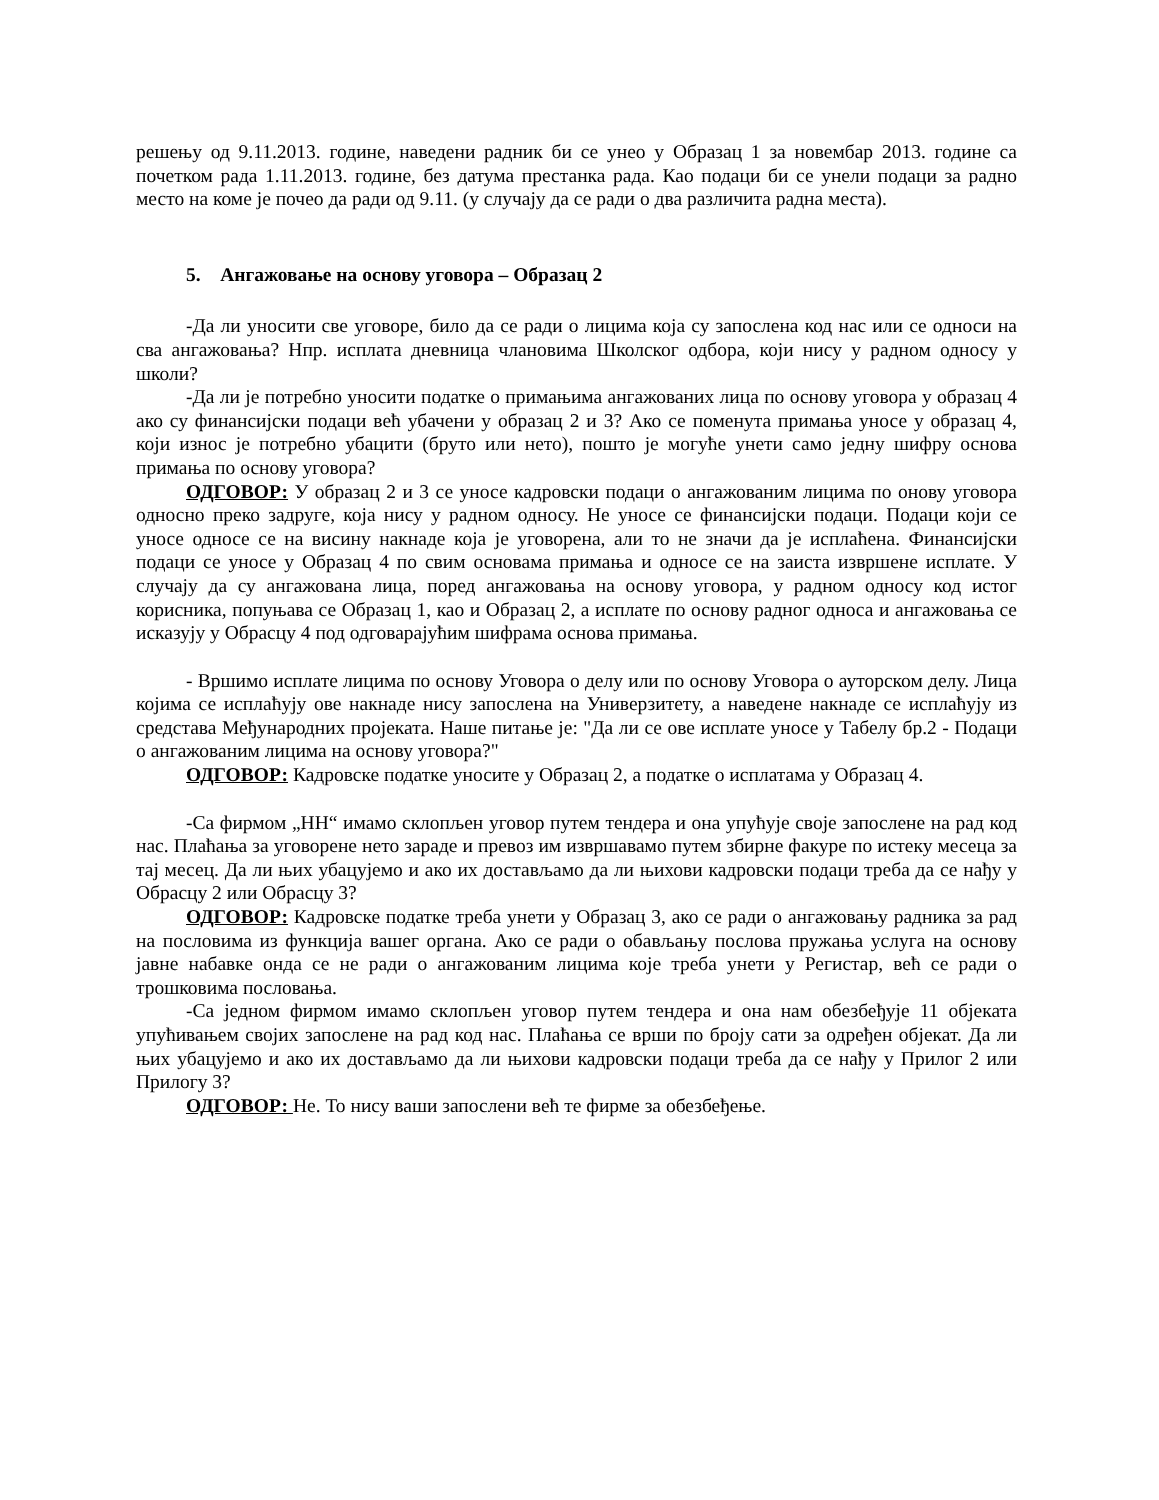решењу од 9.11.2013. године, наведени радник би се унео у Образац 1 за новембар 2013. године са почетком рада 1.11.2013. године, без датума престанка рада. Као подаци би се унели подаци за радно место на коме је почео да ради од 9.11. (у случају да се ради о два различита радна места).
5. Ангажовање на основу уговора – Образац 2
-Да ли уносити све уговоре, било да се ради о лицима која су запослена код нас или се односи на сва ангажовања? Нпр. исплата дневница члановима Школског одбора, који нису у радном односу у школи?
-Да ли је потребно уносити податке о примањима ангажованих лица по основу уговора у образац 4 ако су финансијски подаци већ убачени у образац 2 и 3? Ако се поменута примања уносе у образац 4, који износ је потребно убацити (бруто или нето), пошто је могуће унети само једну шифру основа примања по основу уговора?
ОДГОВОР: У образац 2 и 3 се уносе кадровски подаци о ангажованим лицима по онову уговора односно преко задруге, која нису у радном односу. Не уносе се финансијски подаци. Подаци који се уносе односе се на висину накнаде која је уговорена, али то не значи да је исплаћена. Финансијски подаци се уносе у Образац 4 по свим основама примања и односе се на заиста извршене исплате. У случају да су ангажована лица, поред ангажовања на основу уговора, у радном односу код истог корисника, попуњава се Образац 1, као и Образац 2, а исплате по основу радног односа и ангажовања се исказују у Обрасцу 4 под одговарајућим шифрама основа примања.
- Вршимо исплате лицима по основу Уговора о делу или по основу Уговора о ауторском делу. Лица којима се исплаћују ове накнаде нису запослена на Универзитету, а наведене накнаде се исплаћују из средстава Међународних пројеката. Наше питање је: "Да ли се ове исплате уносе у Табелу бр.2 - Подаци о ангажованим лицима на основу уговора?"
ОДГОВОР: Кадровске податке уносите у Образац 2, а податке о исплатама у Образац 4.
-Са фирмом „НН“ имамо склопљен уговор путем тендера и она упућује своје запослене на рад код нас. Плаћања за уговорене нето зараде и превоз им извршавамо путем збирне факуре по истеку месеца за тај месец. Да ли њих убацујемо и ако их достављамо да ли њихови кадровски подаци треба да се нађу у Обрасцу 2 или Обрасцу 3?
ОДГОВОР: Кадровске податке треба унети у Образац 3, ако се ради о ангажовању радника за рад на пословима из функција вашег органа. Ако се ради о обављању послова пружања услуга на основу јавне набавке онда се не ради о ангажованим лицима које треба унети у Регистар, већ се ради о трошковима пословања.
-Са једном фирмом имамо склопљен уговор путем тендера и она нам обезбеђује 11 објеката упућивањем својих запослене на рад код нас. Плаћања се врши по броју сати за одређен објекат. Да ли њих убацујемо и ако их достављамо да ли њихови кадровски подаци треба да се нађу у Прилог 2 или Прилогу 3?
ОДГОВОР: Не. То нису ваши запослени већ те фирме за обезбеђење.